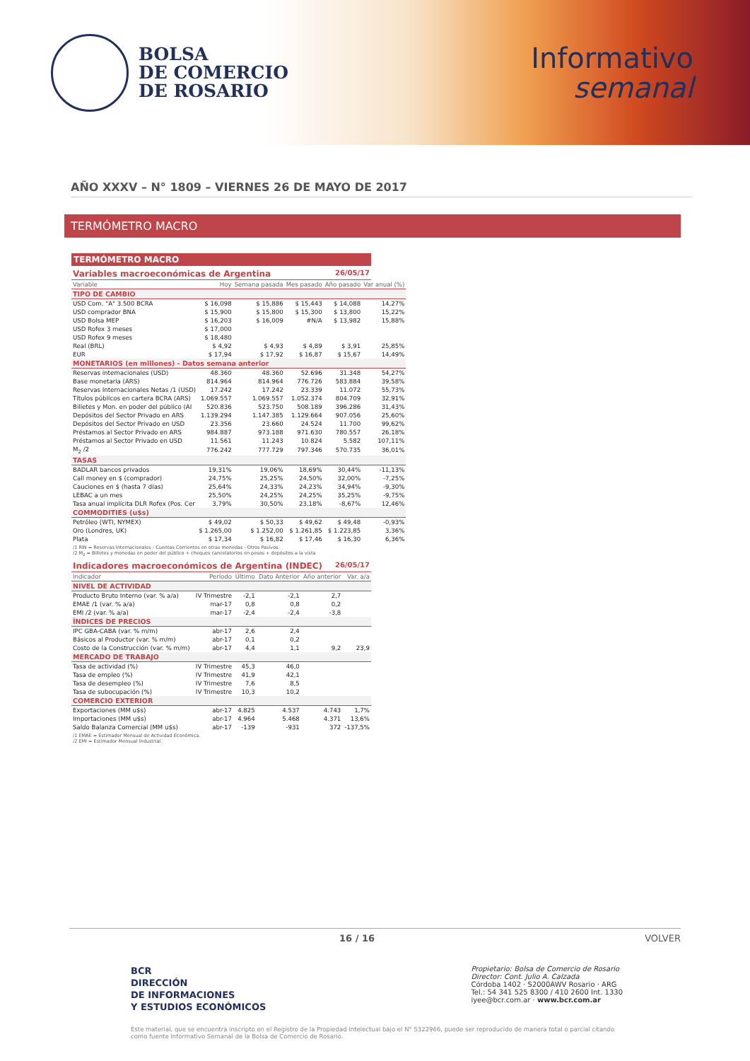BOLSA
DE COMERCIO
DE ROSARIO
Informativo
semanal
AÑO XXXV – N° 1809 – VIERNES 26 DE MAYO DE 2017
TERMÓMETRO MACRO
TERMÓMETRO MACRO
Variables macroeconómicas de Argentina 26/05/17
| Variable | Hoy | Semana pasada | Mes pasado | Año pasado | Var anual (%) |
| --- | --- | --- | --- | --- | --- |
| TIPO DE CAMBIO | | | | | |
| USD Com. "A" 3.500 BCRA | $ 16,098 | $ 15,886 | $ 15,443 | $ 14,088 | 14,27% |
| USD comprador BNA | $ 15,900 | $ 15,800 | $ 15,300 | $ 13,800 | 15,22% |
| USD Bolsa MEP | $ 16,203 | $ 16,009 | #N/A | $ 13,982 | 15,88% |
| USD Rofex 3 meses | $ 17,000 | | | | |
| USD Rofex 9 meses | $ 18,480 | | | | |
| Real (BRL) | $ 4,92 | $ 4,93 | $ 4,89 | $ 3,91 | 25,85% |
| EUR | $ 17,94 | $ 17,92 | $ 16,87 | $ 15,67 | 14,49% |
| MONETARIOS (en millones) - Datos semana anterior | | | | | |
| Reservas internacionales (USD) | 48.360 | 48.360 | 52.696 | 31.348 | 54,27% |
| Base monetaria (ARS) | 814.964 | 814.964 | 776.726 | 583.884 | 39,58% |
| Reservas Internacionales Netas /1 (USD) | 17.242 | 17.242 | 23.339 | 11.072 | 55,73% |
| Títulos públicos en cartera BCRA (ARS) | 1.069.557 | 1.069.557 | 1.052.374 | 804.709 | 32,91% |
| Billetes y Mon. en poder del público (AI | 520.836 | 523.750 | 508.189 | 396.286 | 31,43% |
| Depósitos del Sector Privado en ARS | 1.139.294 | 1.147.385 | 1.129.664 | 907.056 | 25,60% |
| Depósitos del Sector Privado en USD | 23.356 | 23.660 | 24.524 | 11.700 | 99,62% |
| Préstamos al Sector Privado en ARS | 984.887 | 973.188 | 971.630 | 780.557 | 26,18% |
| Préstamos al Sector Privado en USD | 11.561 | 11.243 | 10.824 | 5.582 | 107,11% |
| M<sub>2</sub> /2 | 776.242 | 777.729 | 797.346 | 570.735 | 36,01% |
| TASAS | | | | | |
| BADLAR bancos privados | 19,31% | 19,06% | 18,69% | 30,44% | -11,13% |
| Call money en $ (comprador) | 24,75% | 25,25% | 24,50% | 32,00% | -7,25% |
| Cauciones en $ (hasta 7 días) | 25,64% | 24,33% | 24,23% | 34,94% | -9,30% |
| LEBAC a un mes | 25,50% | 24,25% | 24,25% | 35,25% | -9,75% |
| Tasa anual implícita DLR Rofex (Pos. Cer | 3,79% | 30,50% | 23,18% | -8,67% | 12,46% |
| COMMODITIES (u$s) | | | | | |
| Petróleo (WTI, NYMEX) | $ 49,02 | $ 50,33 | $ 49,62 | $ 49,48 | -0,93% |
| Oro (Londres, UK) | $ 1.265,00 | $ 1.252,00 | $ 1.261,85 | $ 1.223,85 | 3,36% |
| Plata | $ 17,34 | $ 16,82 | $ 17,46 | $ 16,30 | 6,36% |
/1 RIN = Reservas Internacionales - Cuentas Corrientes en otras monedas - Otros Pasivos.
/2 M<sub>2</sub> = Billetes y monedas en poder del público + cheques cancelatorios en pesos + depósitos a la vista
Indicadores macroeconómicos de Argentina (INDEC) 26/05/17
| Indicador | Período | Último | Dato Anterior | Año anterior | Var. a/a |
| --- | --- | --- | --- | --- | --- |
| NIVEL DE ACTIVIDAD | | | | | |
| Producto Bruto Interno (var. % a/a) | IV Trimestre | -2,1 | -2,1 | 2,7 | |
| EMAE /1 (var. % a/a) | mar-17 | 0,8 | 0,8 | 0,2 | |
| EMI /2 (var. % a/a) | mar-17 | -2,4 | -2,4 | -3,8 | |
| ÍNDICES DE PRECIOS | | | | | |
| IPC GBA-CABA (var. % m/m) | abr-17 | 2,6 | 2,4 | | |
| Básicos al Productor (var. % m/m) | abr-17 | 0,1 | 0,2 | | |
| Costo de la Construcción (var. % m/m) | abr-17 | 4,4 | 1,1 | 9,2 | 23,9 |
| MERCADO DE TRABAJO | | | | | |
| Tasa de actividad (%) | IV Trimestre | 45,3 | 46,0 | | |
| Tasa de empleo (%) | IV Trimestre | 41,9 | 42,1 | | |
| Tasa de desempleo (%) | IV Trimestre | 7,6 | 8,5 | | |
| Tasa de subocupación (%) | IV Trimestre | 10,3 | 10,2 | | |
| COMERCIO EXTERIOR | | | | | |
| Exportaciones (MM u$s) | abr-17 | 4.825 | 4.537 | 4.743 | 1,7% |
| Importaciones (MM u$s) | abr-17 | 4.964 | 5.468 | 4.371 | 13,6% |
| Saldo Balanza Comercial (MM u$s) | abr-17 | -139 | -931 | 372 | -137,5% |
/1 EMAE = Estimador Mensual de Actividad Económica.
/2 EMI = Estimador Mensual Industrial.
16 / 16 VOLVER
BCR
DIRECCIÓN
DE INFORMACIONES
Y ESTUDIOS ECONÓMICOS
Propietario: Bolsa de Comercio de Rosario
Director: Cont. Julio A. Calzada
Córdoba 1402 · S2000AWV Rosario · ARG
Tel.: 54 341 525 8300 / 410 2600 Int. 1330
iyee@bcr.com.ar · www.bcr.com.ar
Este material, que se encuentra inscripto en el Registro de la Propiedad Intelectual bajo el N° 5322966, puede ser reproducido de manera total o parcial citando como fuente Informativo Semanal de la Bolsa de Comercio de Rosario.